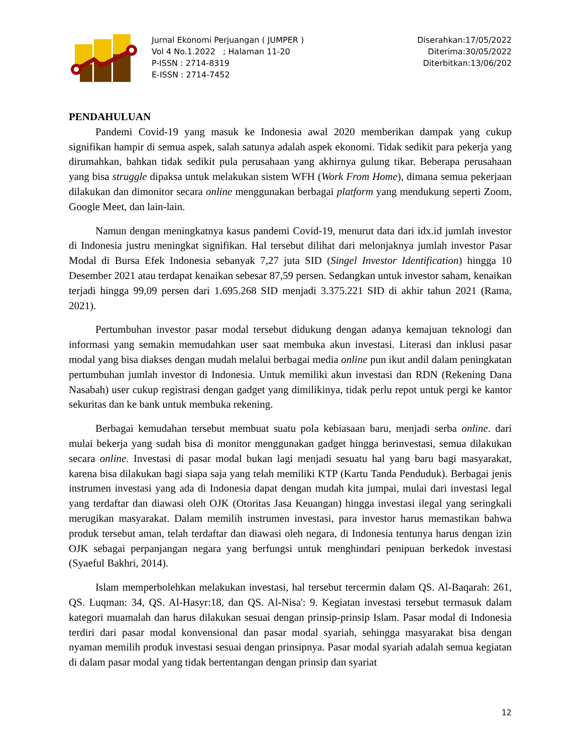Jurnal Ekonomi Perjuangan ( JUMPER )
Vol 4 No.1.2022 ; Halaman 11-20
P-ISSN : 2714-8319
E-ISSN : 2714-7452
Diserahkan:17/05/2022
Diterima:30/05/2022
Diterbitkan:13/06/202
PENDAHULUAN
Pandemi Covid-19 yang masuk ke Indonesia awal 2020 memberikan dampak yang cukup signifikan hampir di semua aspek, salah satunya adalah aspek ekonomi. Tidak sedikit para pekerja yang dirumahkan, bahkan tidak sedikit pula perusahaan yang akhirnya gulung tikar. Beberapa perusahaan yang bisa struggle dipaksa untuk melakukan sistem WFH (Work From Home), dimana semua pekerjaan dilakukan dan dimonitor secara online menggunakan berbagai platform yang mendukung seperti Zoom, Google Meet, dan lain-lain.
Namun dengan meningkatnya kasus pandemi Covid-19, menurut data dari idx.id jumlah investor di Indonesia justru meningkat signifikan. Hal tersebut dilihat dari melonjaknya jumlah investor Pasar Modal di Bursa Efek Indonesia sebanyak 7,27 juta SID (Singel Investor Identification) hingga 10 Desember 2021 atau terdapat kenaikan sebesar 87,59 persen. Sedangkan untuk investor saham, kenaikan terjadi hingga 99,09 persen dari 1.695.268 SID menjadi 3.375.221 SID di akhir tahun 2021 (Rama, 2021).
Pertumbuhan investor pasar modal tersebut didukung dengan adanya kemajuan teknologi dan informasi yang semakin memudahkan user saat membuka akun investasi. Literasi dan inklusi pasar modal yang bisa diakses dengan mudah melalui berbagai media online pun ikut andil dalam peningkatan pertumbuhan jumlah investor di Indonesia. Untuk memiliki akun investasi dan RDN (Rekening Dana Nasabah) user cukup registrasi dengan gadget yang dimilikinya, tidak perlu repot untuk pergi ke kantor sekuritas dan ke bank untuk membuka rekening.
Berbagai kemudahan tersebut membuat suatu pola kebiasaan baru, menjadi serba online. dari mulai bekerja yang sudah bisa di monitor menggunakan gadget hingga berinvestasi, semua dilakukan secara online. Investasi di pasar modal bukan lagi menjadi sesuatu hal yang baru bagi masyarakat, karena bisa dilakukan bagi siapa saja yang telah memiliki KTP (Kartu Tanda Penduduk). Berbagai jenis instrumen investasi yang ada di Indonesia dapat dengan mudah kita jumpai, mulai dari investasi legal yang terdaftar dan diawasi oleh OJK (Otoritas Jasa Keuangan) hingga investasi ilegal yang seringkali merugikan masyarakat. Dalam memilih instrumen investasi, para investor harus memastikan bahwa produk tersebut aman, telah terdaftar dan diawasi oleh negara, di Indonesia tentunya harus dengan izin OJK sebagai perpanjangan negara yang berfungsi untuk menghindari penipuan berkedok investasi (Syaeful Bakhri, 2014).
Islam memperbolehkan melakukan investasi, hal tersebut tercermin dalam QS. Al-Baqarah: 261, QS. Luqman: 34, QS. Al-Hasyr:18, dan QS. Al-Nisa': 9. Kegiatan investasi tersebut termasuk dalam kategori muamalah dan harus dilakukan sesuai dengan prinsip-prinsip Islam. Pasar modal di Indonesia terdiri dari pasar modal konvensional dan pasar modal syariah, sehingga masyarakat bisa dengan nyaman memilih produk investasi sesuai dengan prinsipnya. Pasar modal syariah adalah semua kegiatan di dalam pasar modal yang tidak bertentangan dengan prinsip dan syariat
12